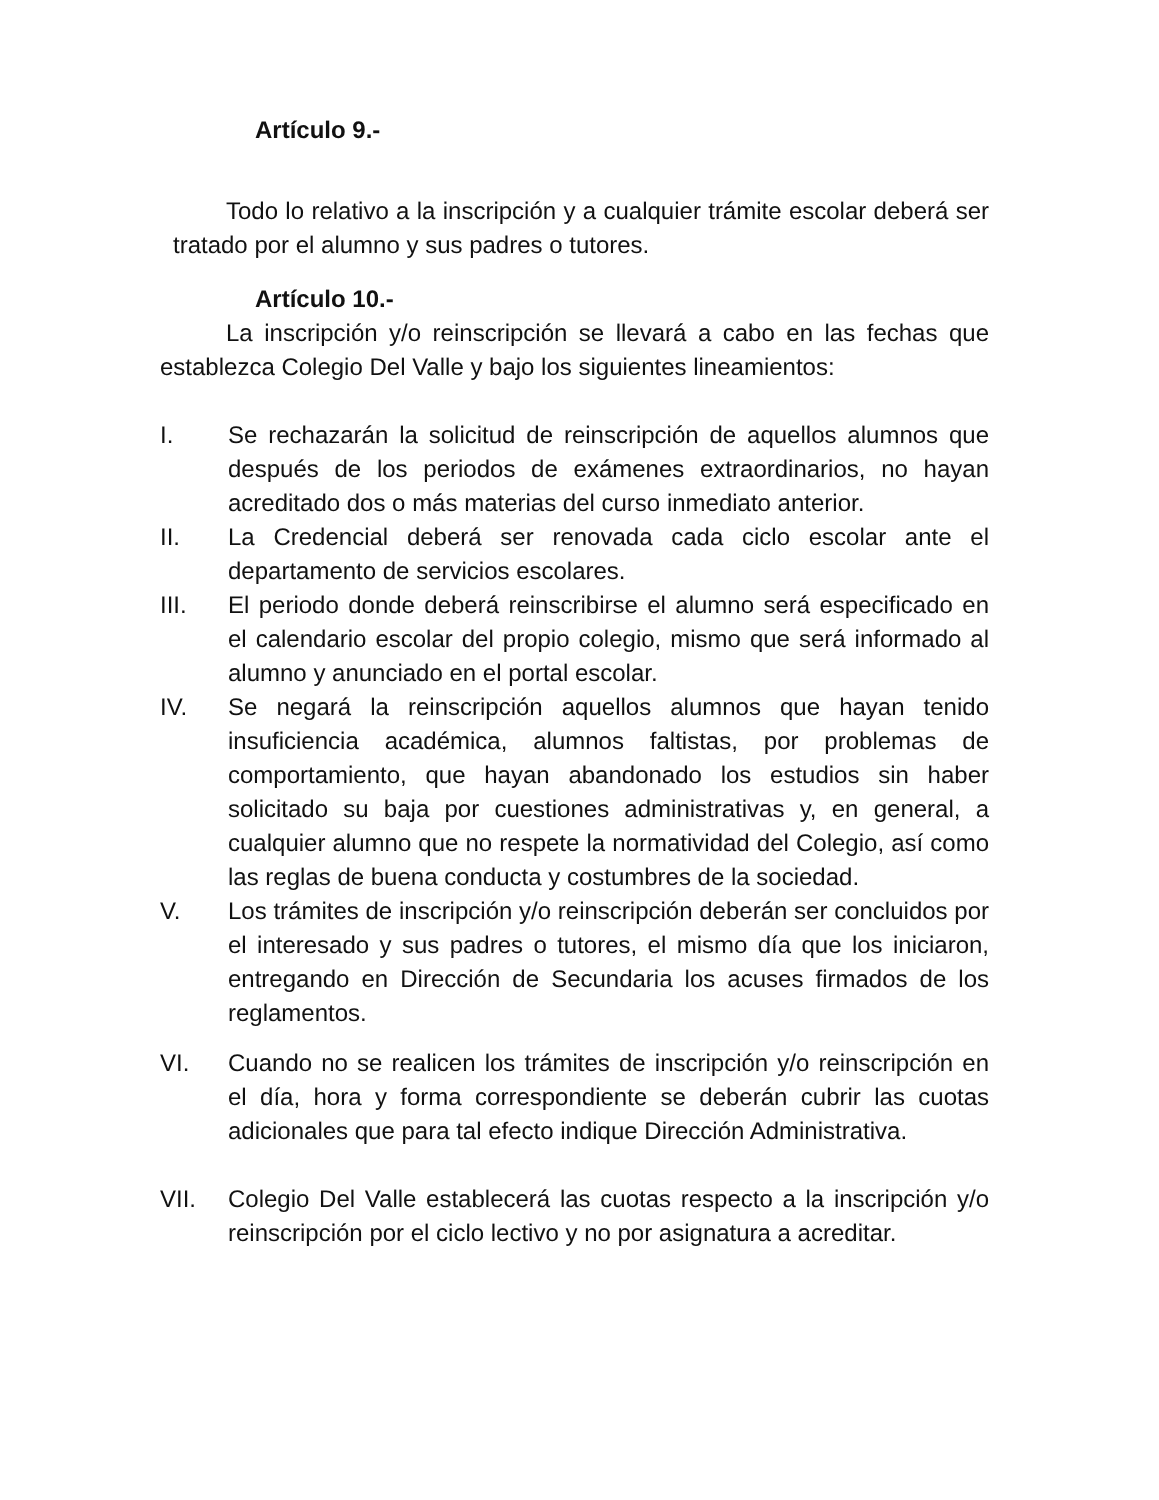Artículo 9.-
Todo lo relativo a la inscripción y a cualquier trámite escolar deberá ser tratado por el alumno y sus padres o tutores.
Artículo 10.-
La inscripción y/o reinscripción se llevará a cabo en las fechas que establezca Colegio Del Valle y bajo los siguientes lineamientos:
I. Se rechazarán la solicitud de reinscripción de aquellos alumnos que después de los periodos de exámenes extraordinarios, no hayan acreditado dos o más materias del curso inmediato anterior.
II. La Credencial deberá ser renovada cada ciclo escolar ante el departamento de servicios escolares.
III. El periodo donde deberá reinscribirse el alumno será especificado en el calendario escolar del propio colegio, mismo que será informado al alumno y anunciado en el portal escolar.
IV. Se negará la reinscripción aquellos alumnos que hayan tenido insuficiencia académica, alumnos faltistas, por problemas de comportamiento, que hayan abandonado los estudios sin haber solicitado su baja por cuestiones administrativas y, en general, a cualquier alumno que no respete la normatividad del Colegio, así como las reglas de buena conducta y costumbres de la sociedad.
V. Los trámites de inscripción y/o reinscripción deberán ser concluidos por el interesado y sus padres o tutores, el mismo día que los iniciaron, entregando en Dirección de Secundaria los acuses firmados de los reglamentos.
VI. Cuando no se realicen los trámites de inscripción y/o reinscripción en el día, hora y forma correspondiente se deberán cubrir las cuotas adicionales que para tal efecto indique Dirección Administrativa.
VII. Colegio Del Valle establecerá las cuotas respecto a la inscripción y/o reinscripción por el ciclo lectivo y no por asignatura a acreditar.